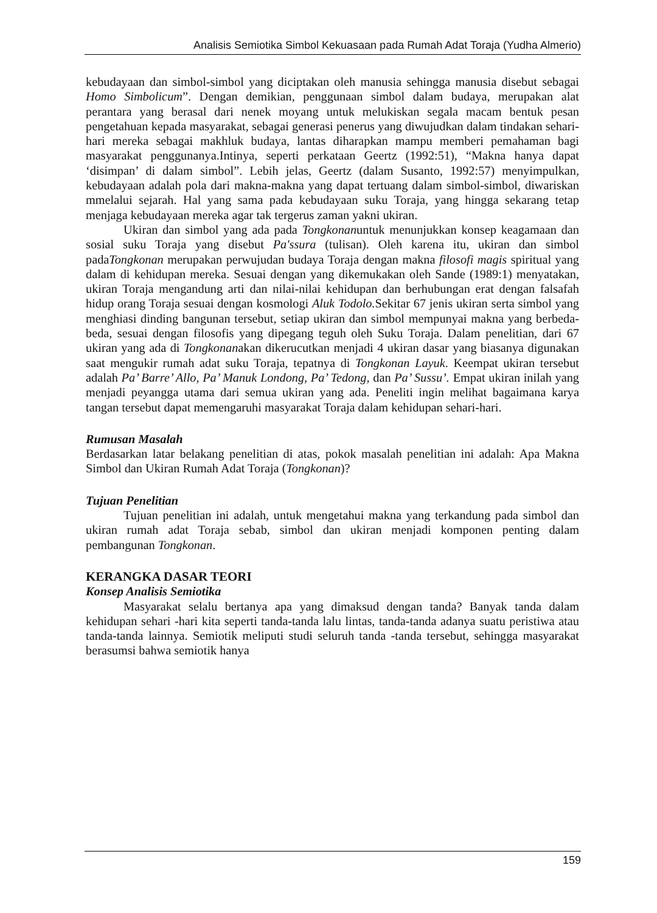Analisis Semiotika Simbol Kekuasaan pada Rumah Adat Toraja (Yudha Almerio)
kebudayaan dan simbol-simbol yang diciptakan oleh manusia sehingga manusia disebut sebagai Homo Simbolicum”. Dengan demikian, penggunaan simbol dalam budaya, merupakan alat perantara yang berasal dari nenek moyang untuk melukiskan segala macam bentuk pesan pengetahuan kepada masyarakat, sebagai generasi penerus yang diwujudkan dalam tindakan sehari-hari mereka sebagai makhluk budaya, lantas diharapkan mampu memberi pemahaman bagi masyarakat penggunanya.Intinya, seperti perkataan Geertz (1992:51), “Makna hanya dapat ‘disimpan’ di dalam simbol”. Lebih jelas, Geertz (dalam Susanto, 1992:57) menyimpulkan, kebudayaan adalah pola dari makna-makna yang dapat tertuang dalam simbol-simbol, diwariskan mmelalui sejarah. Hal yang sama pada kebudayaan suku Toraja, yang hingga sekarang tetap menjaga kebudayaan mereka agar tak tergerus zaman yakni ukiran.
Ukiran dan simbol yang ada pada Tongkonanuntuk menunjukkan konsep keagamaan dan sosial suku Toraja yang disebut Pa'ssura (tulisan). Oleh karena itu, ukiran dan simbol padaTongkonan merupakan perwujudan budaya Toraja dengan makna filosofi magis spiritual yang dalam di kehidupan mereka. Sesuai dengan yang dikemukakan oleh Sande (1989:1) menyatakan, ukiran Toraja mengandung arti dan nilai-nilai kehidupan dan berhubungan erat dengan falsafah hidup orang Toraja sesuai dengan kosmologi Aluk Todolo. Sekitar 67 jenis ukiran serta simbol yang menghiasi dinding bangunan tersebut, setiap ukiran dan simbol mempunyai makna yang berbeda-beda, sesuai dengan filosofis yang dipegang teguh oleh Suku Toraja. Dalam penelitian, dari 67 ukiran yang ada di Tongkonanakan dikerucutkan menjadi 4 ukiran dasar yang biasanya digunakan saat mengukir rumah adat suku Toraja, tepatnya di Tongkonan Layuk. Keempat ukiran tersebut adalah Pa’ Barre’ Allo, Pa’ Manuk Londong, Pa’ Tedong, dan Pa’ Sussu’. Empat ukiran inilah yang menjadi peyangga utama dari semua ukiran yang ada. Peneliti ingin melihat bagaimana karya tangan tersebut dapat memengaruhi masyarakat Toraja dalam kehidupan sehari-hari.
Rumusan Masalah
Berdasarkan latar belakang penelitian di atas, pokok masalah penelitian ini adalah: Apa Makna Simbol dan Ukiran Rumah Adat Toraja (Tongkonan)?
Tujuan Penelitian
Tujuan penelitian ini adalah, untuk mengetahui makna yang terkandung pada simbol dan ukiran rumah adat Toraja sebab, simbol dan ukiran menjadi komponen penting dalam pembangunan Tongkonan.
KERANGKA DASAR TEORI
Konsep Analisis Semiotika
Masyarakat selalu bertanya apa yang dimaksud dengan tanda? Banyak tanda dalam kehidupan sehari -hari kita seperti tanda-tanda lalu lintas, tanda-tanda adanya suatu peristiwa atau tanda-tanda lainnya. Semiotik meliputi studi seluruh tanda -tanda tersebut, sehingga masyarakat berasumsi bahwa semiotik hanya
159